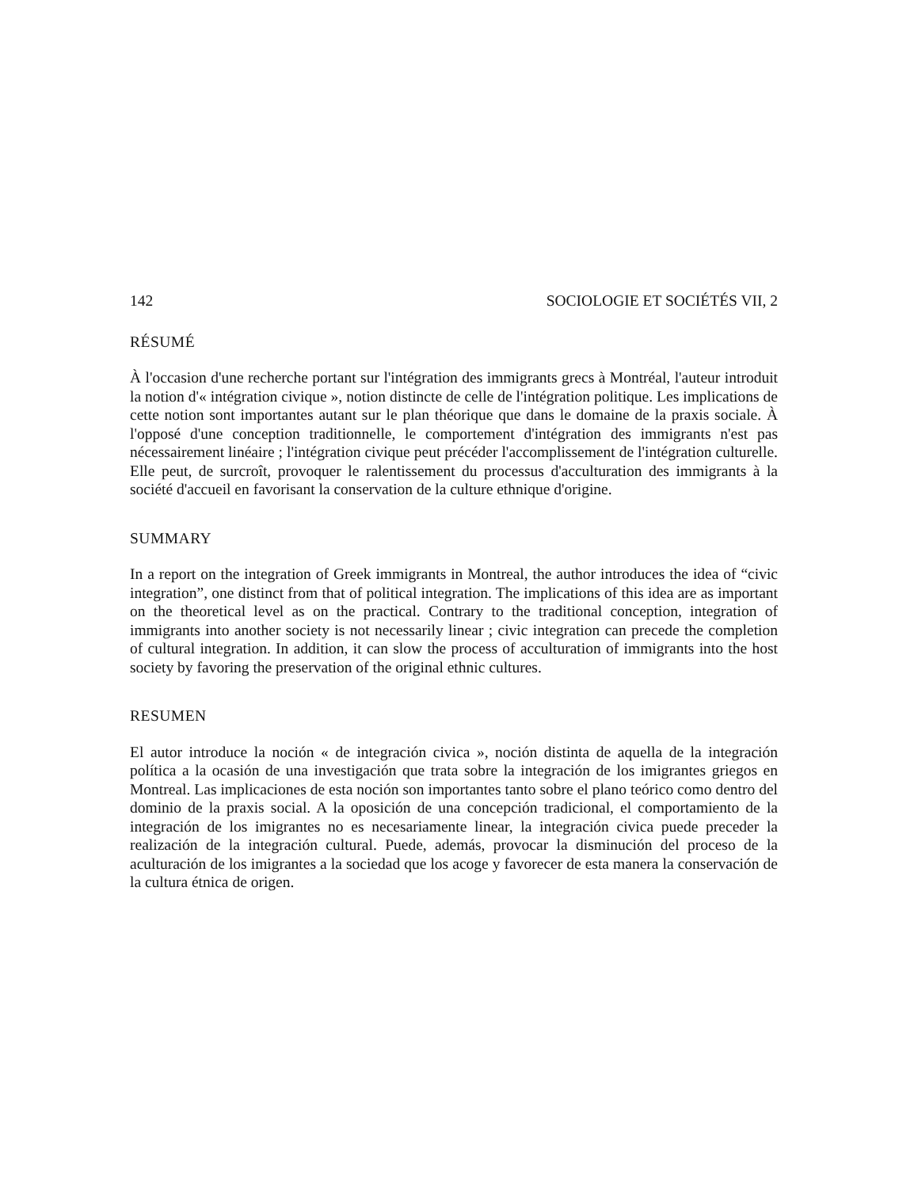142 SOCIOLOGIE ET SOCIÉTÉS VII, 2
RÉSUMÉ
À l'occasion d'une recherche portant sur l'intégration des immigrants grecs à Montréal, l'auteur introduit la notion d'« intégration civique », notion distincte de celle de l'intégration politique. Les implications de cette notion sont importantes autant sur le plan théorique que dans le domaine de la praxis sociale. À l'opposé d'une conception traditionnelle, le comportement d'intégration des immigrants n'est pas nécessairement linéaire ; l'intégration civique peut précéder l'accomplissement de l'intégration culturelle. Elle peut, de surcroît, provoquer le ralentissement du processus d'acculturation des immigrants à la société d'accueil en favorisant la conservation de la culture ethnique d'origine.
SUMMARY
In a report on the integration of Greek immigrants in Montreal, the author introduces the idea of “civic integration”, one distinct from that of political integration. The implications of this idea are as important on the theoretical level as on the practical. Contrary to the traditional conception, integration of immigrants into another society is not necessarily linear ; civic integration can precede the completion of cultural integration. In addition, it can slow the process of acculturation of immigrants into the host society by favoring the preservation of the original ethnic cultures.
RESUMEN
El autor introduce la noción « de integración civica », noción distinta de aquella de la integración política a la ocasión de una investigación que trata sobre la integración de los imigrantes griegos en Montreal. Las implicaciones de esta noción son importantes tanto sobre el plano teórico como dentro del dominio de la praxis social. A la oposición de una concepción tradicional, el comportamiento de la integración de los imigrantes no es necesariamente linear, la integración civica puede preceder la realización de la integración cultural. Puede, además, provocar la disminución del proceso de la aculturación de los imigrantes a la sociedad que los acoge y favorecer de esta manera la conservación de la cultura étnica de origen.